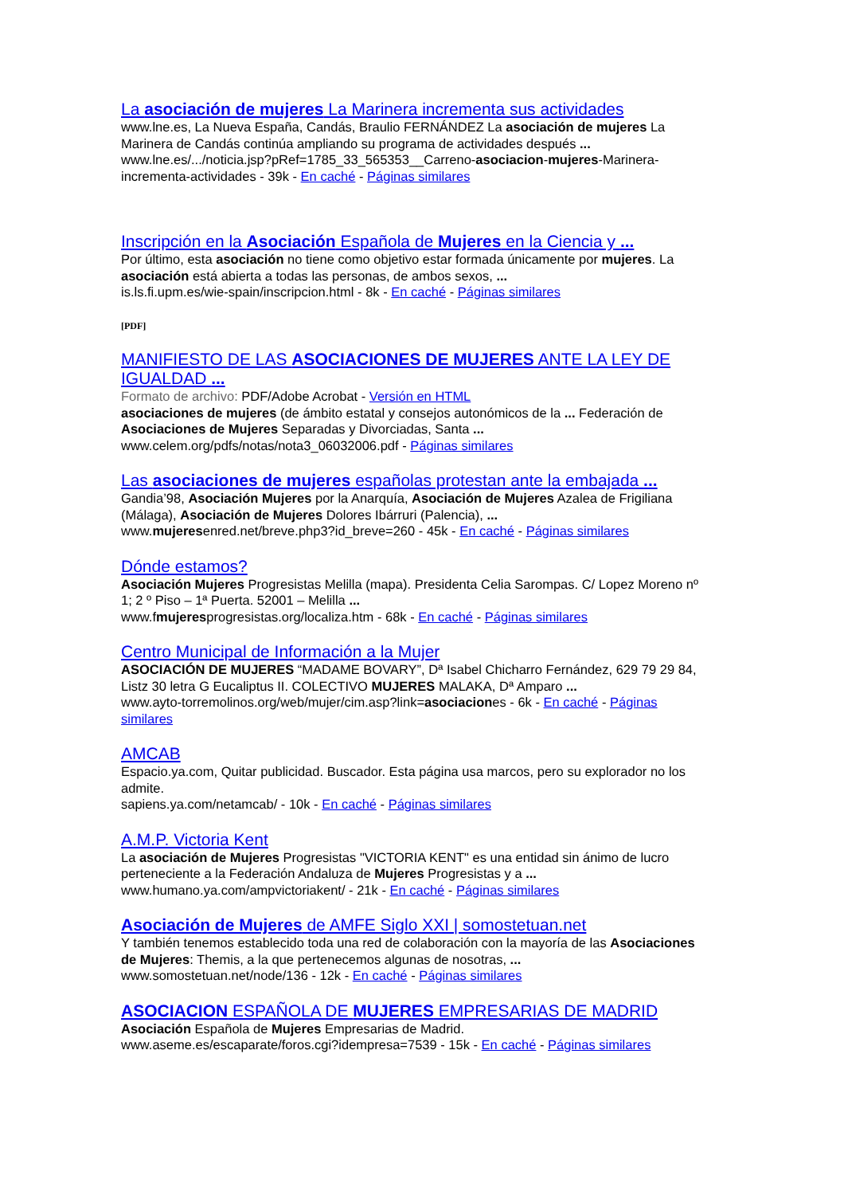La asociación de mujeres La Marinera incrementa sus actividades
www.lne.es, La Nueva España, Candás, Braulio FERNÁNDEZ La asociación de mujeres La Marinera de Candás continúa ampliando su programa de actividades después ...
www.lne.es/.../noticia.jsp?pRef=1785_33_565353__Carreno-asociacion-mujeres-Marinera-incrementa-actividades - 39k - En caché - Páginas similares
Inscripción en la Asociación Española de Mujeres en la Ciencia y ...
Por último, esta asociación no tiene como objetivo estar formada únicamente por mujeres. La asociación está abierta a todas las personas, de ambos sexos, ...
is.ls.fi.upm.es/wie-spain/inscripcion.html - 8k - En caché - Páginas similares
[PDF]
MANIFIESTO DE LAS ASOCIACIONES DE MUJERES ANTE LA LEY DE IGUALDAD ...
Formato de archivo: PDF/Adobe Acrobat - Versión en HTML
asociaciones de mujeres (de ámbito estatal y consejos autonómicos de la ... Federación de Asociaciones de Mujeres Separadas y Divorciadas, Santa ...
www.celem.org/pdfs/notas/nota3_06032006.pdf - Páginas similares
Las asociaciones de mujeres españolas protestan ante la embajada ...
Gandia’98, Asociación Mujeres por la Anarquía, Asociación de Mujeres Azalea de Frigiliana (Málaga), Asociación de Mujeres Dolores Ibárruri (Palencia), ...
www.mujeresenred.net/breve.php3?id_breve=260 - 45k - En caché - Páginas similares
Dónde estamos?
Asociación Mujeres Progresistas Melilla (mapa). Presidenta Celia Sarompas. C/ Lopez Moreno nº 1; 2 º Piso – 1ª Puerta. 52001 – Melilla ...
www.fmujeresprogresistas.org/localiza.htm - 68k - En caché - Páginas similares
Centro Municipal de Información a la Mujer
ASOCIACIÓN DE MUJERES “MADAME BOVARY”, Dª Isabel Chicharro Fernández, 629 79 29 84, Listz 30 letra G Eucaliptus II. COLECTIVO MUJERES MALAKA, Dª Amparo ...
www.ayto-torremolinos.org/web/mujer/cim.asp?link=asociaciones - 6k - En caché - Páginas similares
AMCAB
Espacio.ya.com, Quitar publicidad. Buscador. Esta página usa marcos, pero su explorador no los admite.
sapiens.ya.com/netamcab/ - 10k - En caché - Páginas similares
A.M.P. Victoria Kent
La asociación de Mujeres Progresistas "VICTORIA KENT" es una entidad sin ánimo de lucro perteneciente a la Federación Andaluza de Mujeres Progresistas y a ...
www.humano.ya.com/ampvictoriakent/ - 21k - En caché - Páginas similares
Asociación de Mujeres de AMFE Siglo XXI | somostetuan.net
Y también tenemos establecido toda una red de colaboración con la mayoría de las Asociaciones de Mujeres: Themis, a la que pertenecemos algunas de nosotras, ...
www.somostetuan.net/node/136 - 12k - En caché - Páginas similares
ASOCIACION ESPAÑOLA DE MUJERES EMPRESARIAS DE MADRID
Asociación Española de Mujeres Empresarias de Madrid.
www.aseme.es/escaparate/foros.cgi?idempresa=7539 - 15k - En caché - Páginas similares